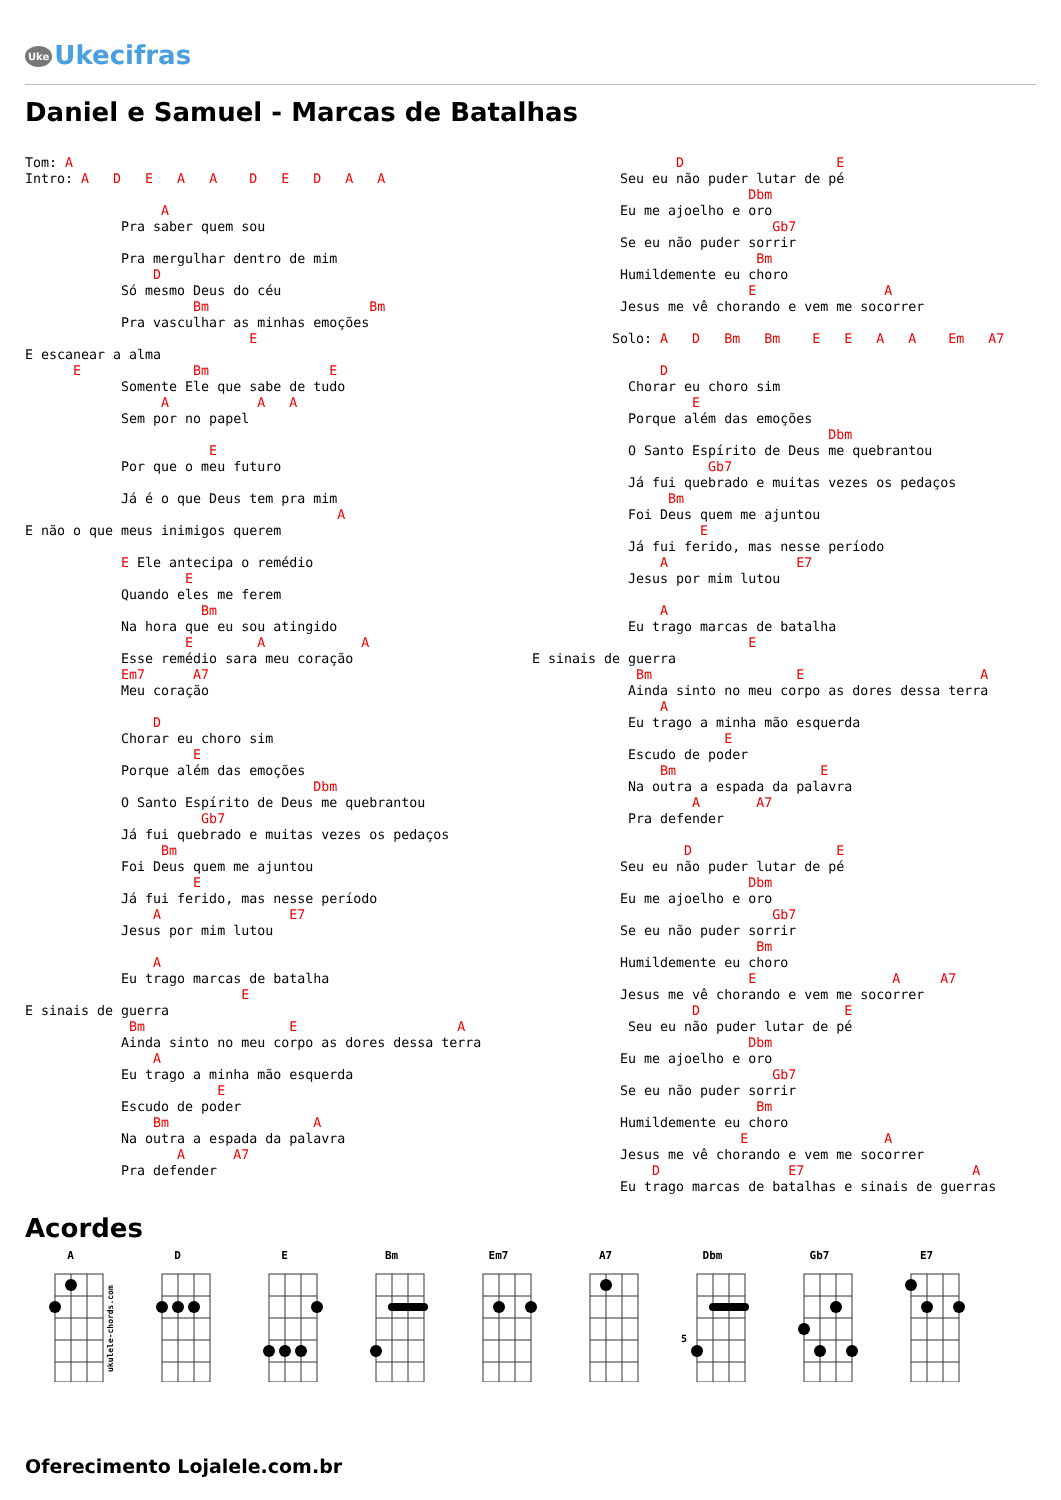Uke Ukecifras
Daniel e Samuel - Marcas de Batalhas
Tom: A
Intro: A   D   E   A   A    D   E   D   A   A

                 A
            Pra saber quem sou

            Pra mergulhar dentro de mim
                D
            Só mesmo Deus do céu
                     Bm                    Bm
            Pra vasculhar as minhas emoções
                            E
E escanear a alma
      E              Bm               E
            Somente Ele que sabe de tudo
                 A           A   A
            Sem por no papel

                       E
            Por que o meu futuro

            Já é o que Deus tem pra mim
                                       A
E não o que meus inimigos querem

            E Ele antecipa o remédio
                    E
            Quando eles me ferem
                      Bm
            Na hora que eu sou atingido
                    E        A            A
            Esse remédio sara meu coração
            Em7      A7
            Meu coração

                D
            Chorar eu choro sim
                     E
            Porque além das emoções
                                    Dbm
            O Santo Espírito de Deus me quebrantou
                      Gb7
            Já fui quebrado e muitas vezes os pedaços
                 Bm
            Foi Deus quem me ajuntou
                     E
            Já fui ferido, mas nesse período
                A                E7
            Jesus por mim lutou

                A
            Eu trago marcas de batalha
                           E
E sinais de guerra
             Bm                  E                    A
            Ainda sinto no meu corpo as dores dessa terra
                A
            Eu trago a minha mão esquerda
                        E
            Escudo de poder
                Bm                  A
            Na outra a espada da palavra
                   A      A7
            Pra defender
                  D                   E
           Seu eu não puder lutar de pé
                           Dbm
           Eu me ajoelho e oro
                              Gb7
           Se eu não puder sorrir
                            Bm
           Humildemente eu choro
                           E                A
           Jesus me vê chorando e vem me socorrer

          Solo: A   D   Bm   Bm    E   E   A   A    Em   A7

                D
            Chorar eu choro sim
                    E
            Porque além das emoções
                                     Dbm
            O Santo Espírito de Deus me quebrantou
                      Gb7
            Já fui quebrado e muitas vezes os pedaços
                 Bm
            Foi Deus quem me ajuntou
                     E
            Já fui ferido, mas nesse período
                A                E7
            Jesus por mim lutou

                A
            Eu trago marcas de batalha
                           E
E sinais de guerra
             Bm                  E                      A
            Ainda sinto no meu corpo as dores dessa terra
                A
            Eu trago a minha mão esquerda
                        E
            Escudo de poder
                Bm                  E
            Na outra a espada da palavra
                    A       A7
            Pra defender

                   D                  E
           Seu eu não puder lutar de pé
                           Dbm
           Eu me ajoelho e oro
                              Gb7
           Se eu não puder sorrir
                            Bm
           Humildemente eu choro
                           E                 A     A7
           Jesus me vê chorando e vem me socorrer
                    D                  E
            Seu eu não puder lutar de pé
                           Dbm
           Eu me ajoelho e oro
                              Gb7
           Se eu não puder sorrir
                            Bm
           Humildemente eu choro
                          E                 A
           Jesus me vê chorando e vem me socorrer
               D                E7                     A
           Eu trago marcas de batalhas e sinais de guerras
Acordes
A
ukulele-chords.com
D E Bm Em7 A7 Dbm
5
Gb7 E7
Oferecimento Lojalele.com.br